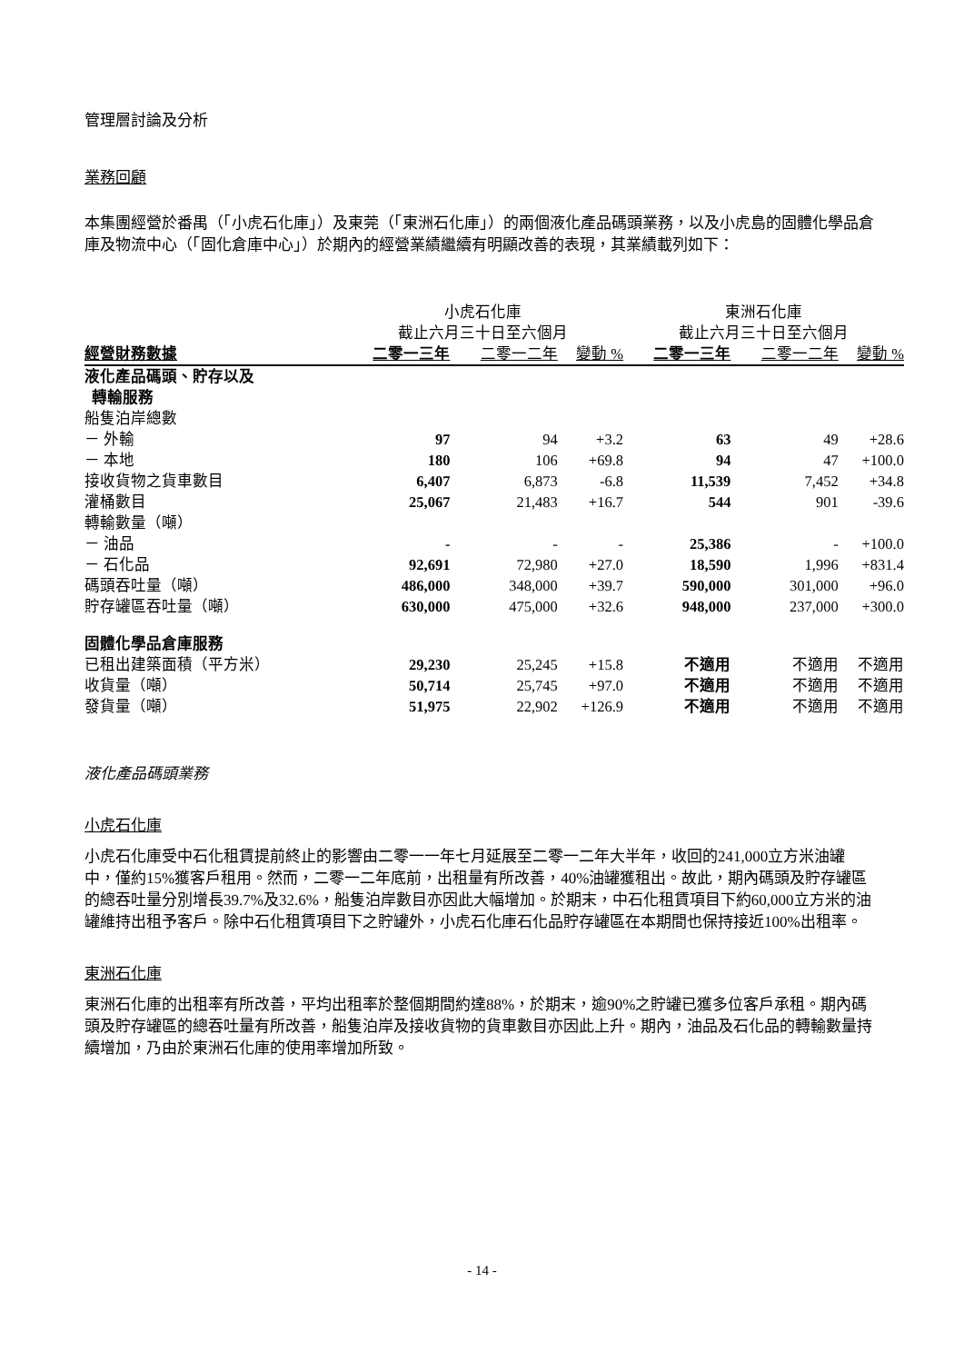管理層討論及分析
業務回顧
本集團經營於番禺（「小虎石化庫」）及東莞（「東洲石化庫」）的兩個液化產品碼頭業務，以及小虎島的固體化學品倉庫及物流中心（「固化倉庫中心」）於期內的經營業績繼續有明顯改善的表現，其業績載列如下：
| | 小虎石化庫 | | | 東洲石化庫 | | |
| --- | --- | --- | --- | --- | --- | --- |
| | 截止六月三十日至六個月 | | | 截止六月三十日至六個月 | | |
| 經營財務數據 | 二零一三年 | 二零一二年 | 變動 % | 二零一三年 | 二零一二年 | 變動 % |
| 液化產品碼頭、貯存以及 轉輸服務 | | | | | | |
| 船隻泊岸總數 | | | | | | |
| － 外輸 | 97 | 94 | +3.2 | 63 | 49 | +28.6 |
| － 本地 | 180 | 106 | +69.8 | 94 | 47 | +100.0 |
| 接收貨物之貨車數目 | 6,407 | 6,873 | -6.8 | 11,539 | 7,452 | +34.8 |
| 灌桶數目 | 25,067 | 21,483 | +16.7 | 544 | 901 | -39.6 |
| 轉輸數量（噸） | | | | | | |
| － 油品 | - | - | - | 25,386 | - | +100.0 |
| － 石化品 | 92,691 | 72,980 | +27.0 | 18,590 | 1,996 | +831.4 |
| 碼頭吞吐量（噸） | 486,000 | 348,000 | +39.7 | 590,000 | 301,000 | +96.0 |
| 貯存罐區吞吐量（噸） | 630,000 | 475,000 | +32.6 | 948,000 | 237,000 | +300.0 |
| 固體化學品倉庫服務 | | | | | | |
| 已租出建築面積（平方米） | 29,230 | 25,245 | +15.8 | 不適用 | 不適用 | 不適用 |
| 收貨量（噸） | 50,714 | 25,745 | +97.0 | 不適用 | 不適用 | 不適用 |
| 發貨量（噸） | 51,975 | 22,902 | +126.9 | 不適用 | 不適用 | 不適用 |
液化產品碼頭業務
小虎石化庫
小虎石化庫受中石化租賃提前終止的影響由二零一一年七月延展至二零一二年大半年，收回的241,000立方米油罐中，僅約15%獲客戶租用。然而，二零一二年底前，出租量有所改善，40%油罐獲租出。故此，期內碼頭及貯存罐區的總吞吐量分別增長39.7%及32.6%，船隻泊岸數目亦因此大幅增加。於期末，中石化租賃項目下約60,000立方米的油罐維持出租予客戶。除中石化租賃項目下之貯罐外，小虎石化庫石化品貯存罐區在本期間也保持接近100%出租率。
東洲石化庫
東洲石化庫的出租率有所改善，平均出租率於整個期間約達88%，於期末，逾90%之貯罐已獲多位客戶承租。期內碼頭及貯存罐區的總吞吐量有所改善，船隻泊岸及接收貨物的貨車數目亦因此上升。期內，油品及石化品的轉輸數量持續增加，乃由於東洲石化庫的使用率增加所致。
- 14 -